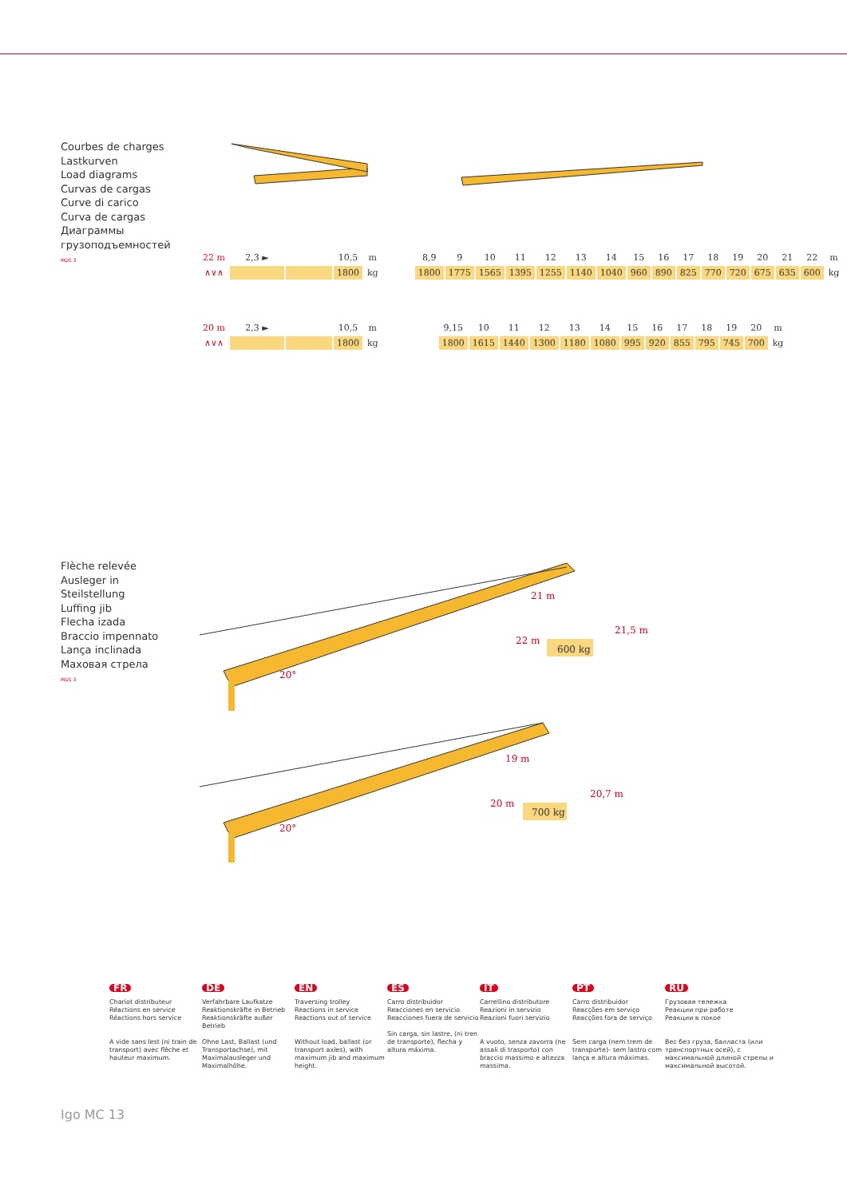Courbes de charges
Lastkurven
Load diagrams
Curvas de cargas
Curve di carico
Curva de cargas
Диаграммы
грузоподъемностей
MDS 3
| 22 m | 2,3 ► | | 10,5 | m | | 8,9 | 9 | 10 | 11 | 12 | 13 | 14 | 15 | 16 | 17 | 18 | 19 | 20 | 21 | 22 | m |
| ∧∨∧ | | | 1800 | kg | | 1800 | 1775 | 1565 | 1395 | 1255 | 1140 | 1040 | 960 | 890 | 825 | 770 | 720 | 675 | 635 | 600 | kg |
| 20 m | 2,3 ► | | 10,5 | m | | 9,15 | 10 | 11 | 12 | 13 | 14 | 15 | 16 | 17 | 18 | 19 | 20 | m |
| ∧∨∧ | | | 1800 | kg | | 1800 | 1615 | 1440 | 1300 | 1180 | 1080 | 995 | 920 | 855 | 795 | 745 | 700 | kg |
Flèche relevée
Ausleger in
Steilstellung
Luffing jib
Flecha izada
Braccio impennato
Lança inclinada
Маховая стрела
MDS 3
21 m
21,5 m
22 m
600 kg
20°
19 m
20,7 m
20 m
700 kg
20°
FR
Chariot distributeur
Réactions en service
Réactions hors service
A vide sans lest (ni train de transport) avec flèche et hauteur maximum.
DE
Verfahrbare Laufkatze
Reaktionskräfte in Betrieb
Reaktionskräfte außer Betrieb
Ohne Last, Ballast (und Transportachse), mit Maximalausleger und Maximalhöhe.
EN
Traversing trolley
Reactions in service
Reactions out of service
Without load, ballast (or transport axles), with maximum jib and maximum height.
ES
Carro distribuidor
Reacciones en servicio
Reacciones fuera de servicio
Sin carga, sin lastre, (ni tren de transporte), flecha y altura máxima.
IT
Carrellino distributore
Reazioni in servizio
Reazioni fuori servizio
A vuoto, senza zavorra (ne assali di trasporto) con braccio massimo e altezza massima.
PT
Carro distribuidor
Reacções em serviço
Reacções fora de serviço
Sem carga (nem trem de transporte)- sem lastro com lança e altura máximas.
RU
Грузовая тележка
Реакции при работе
Реакции в покое
Вес без груза, балласта (или транспортных осей), с максимальной длиной стрелы и максимальной высотой.
Igo MC 13